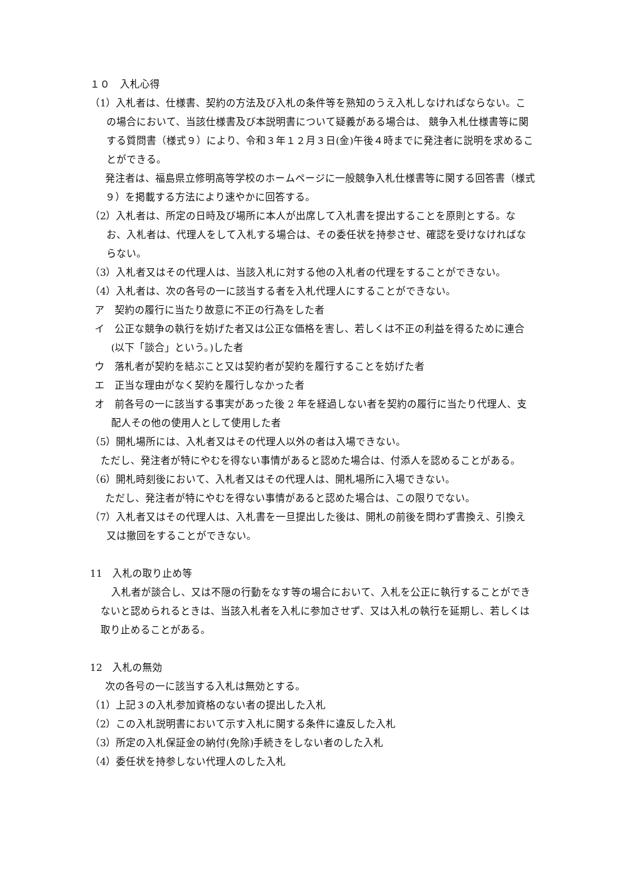１０　入札心得
（1）入札者は、仕様書、契約の方法及び入札の条件等を熟知のうえ入札しなければならない。この場合において、当該仕様書及び本説明書について疑義がある場合は、 競争入札仕様書等に関する質問書（様式９）により、令和３年１２月３日(金)午後４時までに発注者に説明を求めることができる。
発注者は、福島県立修明高等学校のホームページに一般競争入札仕様書等に関する回答書（様式９）を掲載する方法により速やかに回答する。
（2）入札者は、所定の日時及び場所に本人が出席して入札書を提出することを原則とする。なお、入札者は、代理人をして入札する場合は、その委任状を持参させ、確認を受けなければならない。
（3）入札者又はその代理人は、当該入札に対する他の入札者の代理をすることができない。
（4）入札者は、次の各号の一に該当する者を入札代理人にすることができない。
ア　契約の履行に当たり故意に不正の行為をした者
イ　公正な競争の執行を妨げた者又は公正な価格を害し、若しくは不正の利益を得るために連合(以下「談合」という。)した者
ウ　落札者が契約を結ぶこと又は契約者が契約を履行することを妨げた者
エ　正当な理由がなく契約を履行しなかった者
オ　前各号の一に該当する事実があった後 2 年を経過しない者を契約の履行に当たり代理人、支配人その他の使用人として使用した者
（5）開札場所には、入札者又はその代理人以外の者は入場できない。
ただし、発注者が特にやむを得ない事情があると認めた場合は、付添人を認めることがある。
（6）開札時刻後において、入札者又はその代理人は、開札場所に入場できない。
ただし、発注者が特にやむを得ない事情があると認めた場合は、この限りでない。
（7）入札者又はその代理人は、入札書を一旦提出した後は、開札の前後を問わず書換え、引換え又は撤回をすることができない。
11　入札の取り止め等
入札者が談合し、又は不隠の行動をなす等の場合において、入札を公正に執行することができないと認められるときは、当該入札者を入札に参加させず、又は入札の執行を延期し、若しくは取り止めることがある。
12　入札の無効
次の各号の一に該当する入札は無効とする。
（1）上記３の入札参加資格のない者の提出した入札
（2）この入札説明書において示す入札に関する条件に違反した入札
（3）所定の入札保証金の納付(免除)手続きをしない者のした入札
（4）委任状を持参しない代理人のした入札